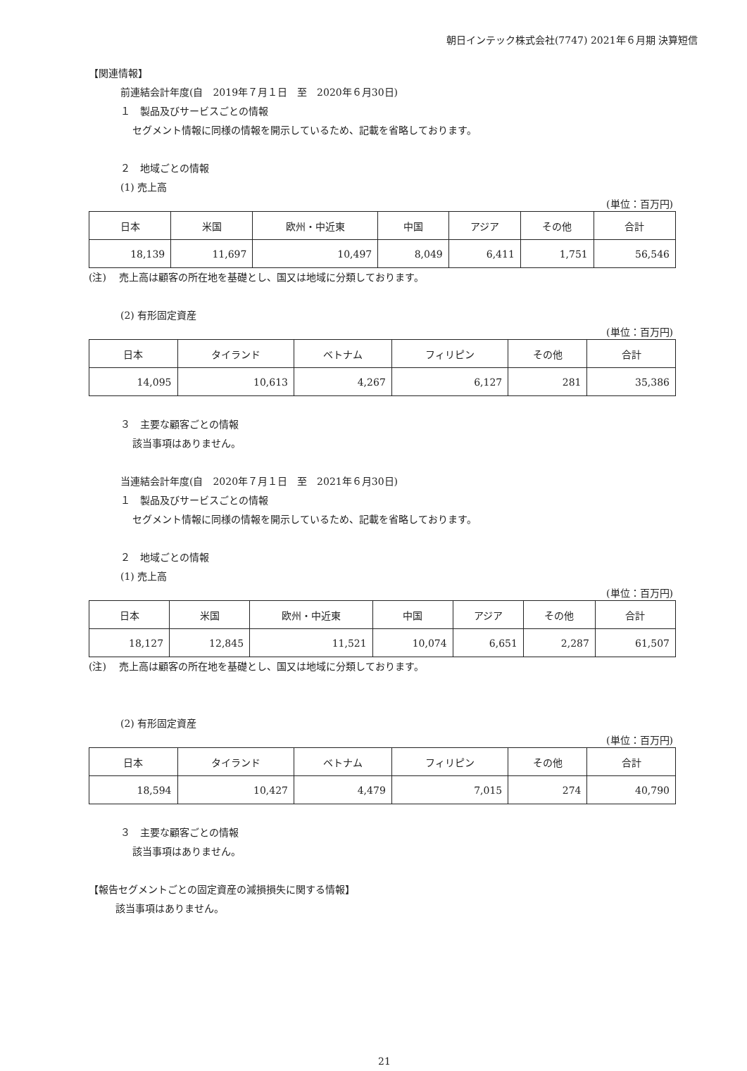朝日インテック株式会社(7747) 2021年６月期 決算短信
【関連情報】
前連結会計年度(自　2019年７月１日　至　2020年６月30日)
１　製品及びサービスごとの情報
セグメント情報に同様の情報を開示しているため、記載を省略しております。
２　地域ごとの情報
(1) 売上高
(単位：百万円)
| 日本 | 米国 | 欧州・中近東 | 中国 | アジア | その他 | 合計 |
| --- | --- | --- | --- | --- | --- | --- |
| 18,139 | 11,697 | 10,497 | 8,049 | 6,411 | 1,751 | 56,546 |
(注)　 売上高は顧客の所在地を基礎とし、国又は地域に分類しております。
(2) 有形固定資産
(単位：百万円)
| 日本 | タイランド | ベトナム | フィリピン | その他 | 合計 |
| --- | --- | --- | --- | --- | --- |
| 14,095 | 10,613 | 4,267 | 6,127 | 281 | 35,386 |
３　主要な顧客ごとの情報
該当事項はありません。
当連結会計年度(自　2020年７月１日　至　2021年６月30日)
１　製品及びサービスごとの情報
セグメント情報に同様の情報を開示しているため、記載を省略しております。
２　地域ごとの情報
(1) 売上高
(単位：百万円)
| 日本 | 米国 | 欧州・中近東 | 中国 | アジア | その他 | 合計 |
| --- | --- | --- | --- | --- | --- | --- |
| 18,127 | 12,845 | 11,521 | 10,074 | 6,651 | 2,287 | 61,507 |
(注)　 売上高は顧客の所在地を基礎とし、国又は地域に分類しております。
(2) 有形固定資産
(単位：百万円)
| 日本 | タイランド | ベトナム | フィリピン | その他 | 合計 |
| --- | --- | --- | --- | --- | --- |
| 18,594 | 10,427 | 4,479 | 7,015 | 274 | 40,790 |
３　主要な顧客ごとの情報
該当事項はありません。
【報告セグメントごとの固定資産の減損損失に関する情報】
該当事項はありません。
21